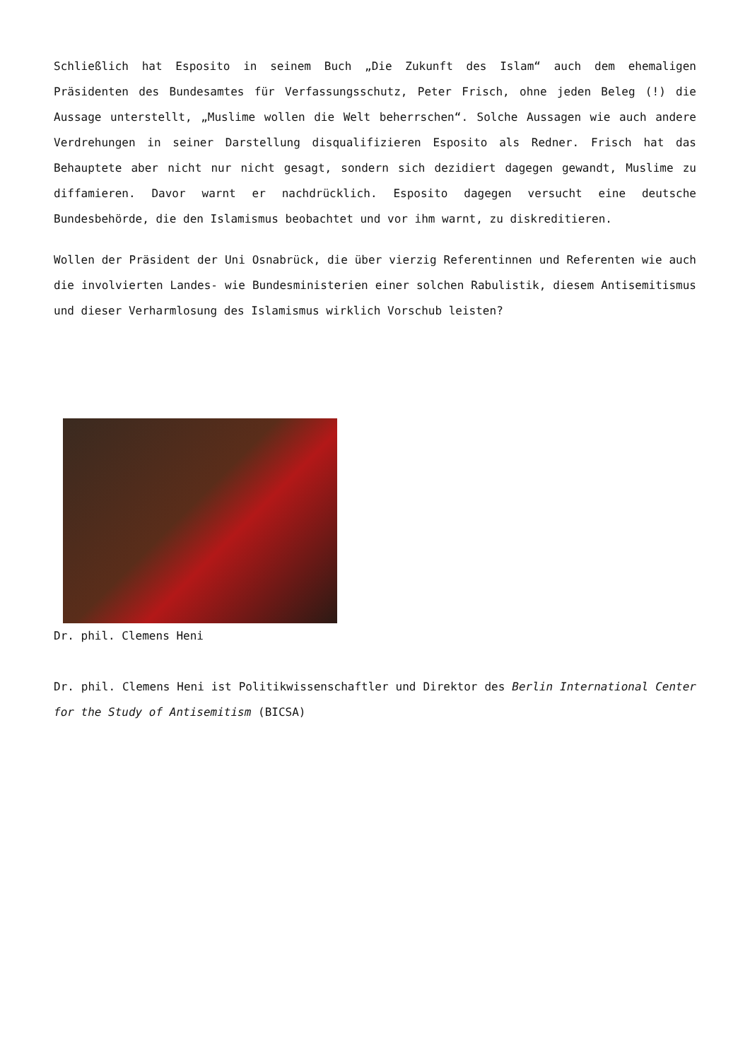Schließlich hat Esposito in seinem Buch „Die Zukunft des Islam“ auch dem ehemaligen Präsidenten des Bundesamtes für Verfassungsschutz, Peter Frisch, ohne jeden Beleg (!) die Aussage unterstellt, „Muslime wollen die Welt beherrschen“. Solche Aussagen wie auch andere Verdrehungen in seiner Darstellung disqualifizieren Esposito als Redner. Frisch hat das Behauptete aber nicht nur nicht gesagt, sondern sich dezidiert dagegen gewandt, Muslime zu diffamieren. Davor warnt er nachdrücklich. Esposito dagegen versucht eine deutsche Bundesbehörde, die den Islamismus beobachtet und vor ihm warnt, zu diskreditieren.
Wollen der Präsident der Uni Osnabrück, die über vierzig Referentinnen und Referenten wie auch die involvierten Landes- wie Bundesministerien einer solchen Rabulistik, diesem Antisemitismus und dieser Verharmlosung des Islamismus wirklich Vorschub leisten?
Dr. phil. Clemens Heni
Dr. phil. Clemens Heni ist Politikwissenschaftler und Direktor des Berlin International Center for the Study of Antisemitism (BICSA)